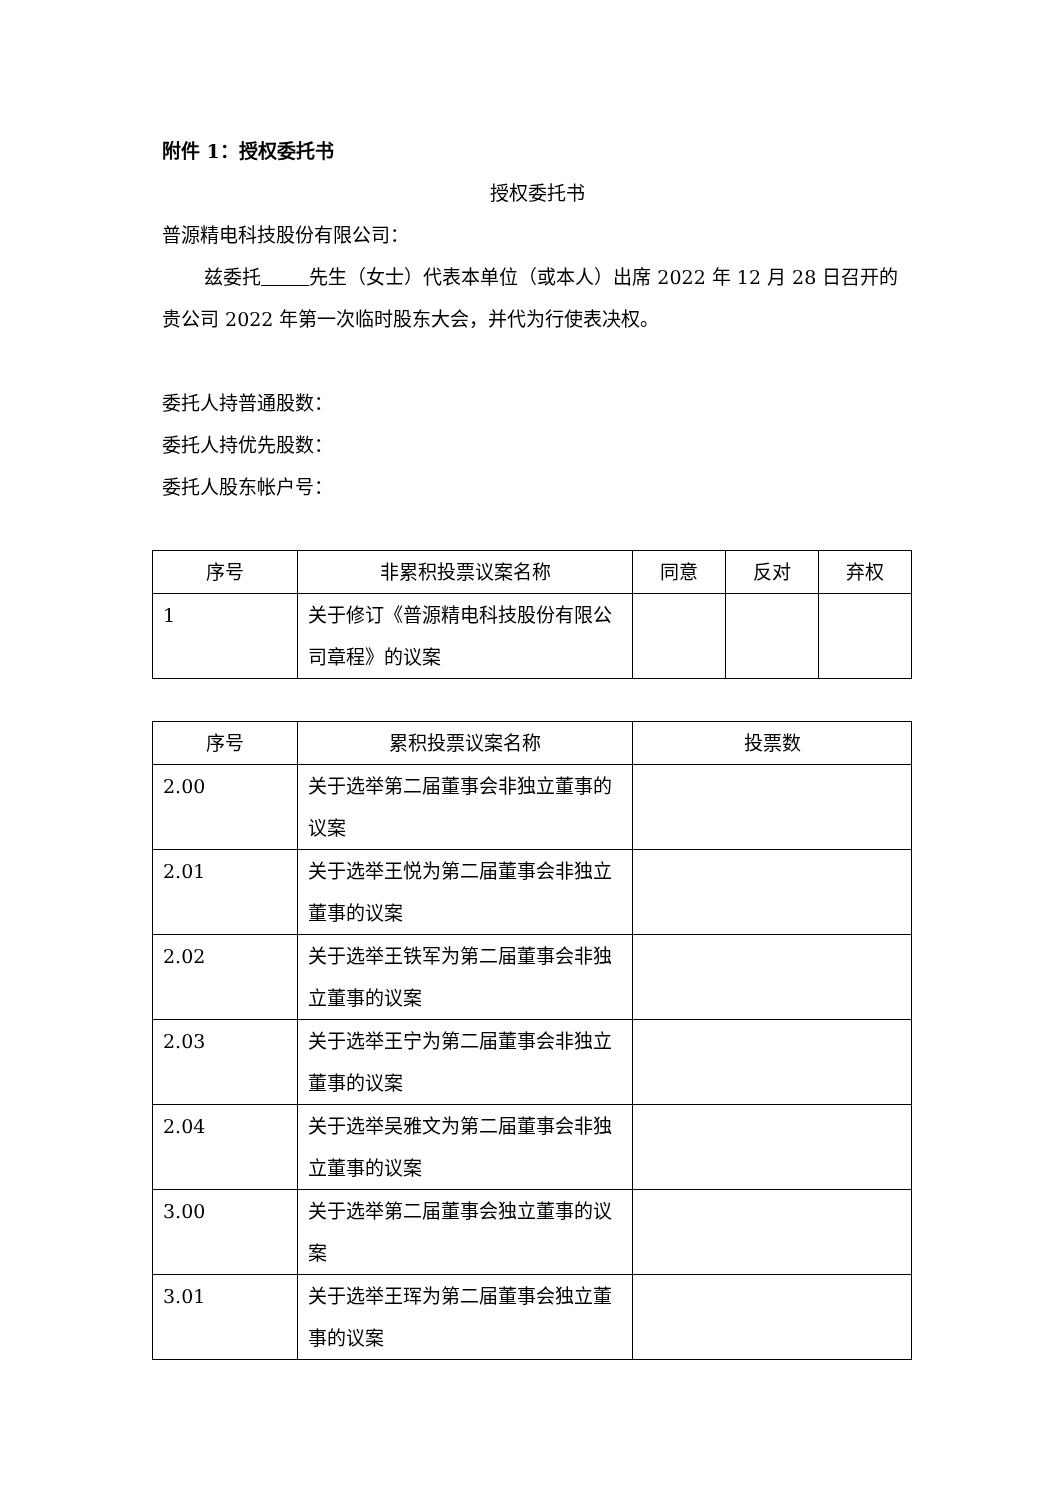附件 1：授权委托书
授权委托书
普源精电科技股份有限公司：
兹委托 先生（女士）代表本单位（或本人）出席 2022 年 12 月 28 日召开的贵公司 2022 年第一次临时股东大会，并代为行使表决权。
委托人持普通股数：
委托人持优先股数：
委托人股东帐户号：
| 序号 | 非累积投票议案名称 | 同意 | 反对 | 弃权 |
| --- | --- | --- | --- | --- |
| 1 | 关于修订《普源精电科技股份有限公司章程》的议案 | | | |
| 序号 | 累积投票议案名称 | 投票数 |
| --- | --- | --- |
| 2.00 | 关于选举第二届董事会非独立董事的议案 | |
| 2.01 | 关于选举王悦为第二届董事会非独立董事的议案 | |
| 2.02 | 关于选举王铁军为第二届董事会非独立董事的议案 | |
| 2.03 | 关于选举王宁为第二届董事会非独立董事的议案 | |
| 2.04 | 关于选举吴雅文为第二届董事会非独立董事的议案 | |
| 3.00 | 关于选举第二届董事会独立董事的议案 | |
| 3.01 | 关于选举王珲为第二届董事会独立董事的议案 | |